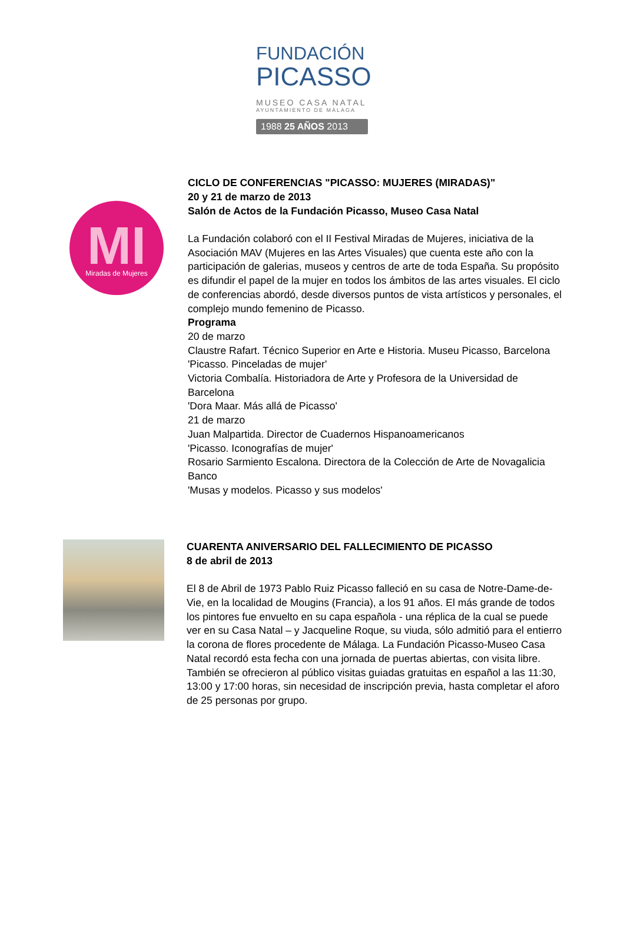FUNDACIÓN
PICASSO
MUSEO CASA NATAL
AYUNTAMIENTO DE MÁLAGA
1988 25 AÑOS 2013
MI
Miradas de Mujeres
CICLO DE CONFERENCIAS "PICASSO: MUJERES (MIRADAS)"
20 y 21 de marzo de 2013
Salón de Actos de la Fundación Picasso, Museo Casa Natal
La Fundación colaboró con el II Festival Miradas de Mujeres, iniciativa de la Asociación MAV (Mujeres en las Artes Visuales) que cuenta este año con la participación de galerias, museos y centros de arte de toda España. Su propósito es difundir el papel de la mujer en todos los ámbitos de las artes visuales. El ciclo de conferencias abordó, desde diversos puntos de vista artísticos y personales, el complejo mundo femenino de Picasso.
Programa
20 de marzo
Claustre Rafart. Técnico Superior en Arte e Historia. Museu Picasso, Barcelona
'Picasso. Pinceladas de mujer'
Victoria Combalía. Historiadora de Arte y Profesora de la Universidad de Barcelona
'Dora Maar. Más allá de Picasso'
21 de marzo
Juan Malpartida. Director de Cuadernos Hispanoamericanos
'Picasso. Iconografías de mujer'
Rosario Sarmiento Escalona. Directora de la Colección de Arte de Novagalicia Banco
'Musas y modelos. Picasso y sus modelos'
CUARENTA ANIVERSARIO DEL FALLECIMIENTO DE PICASSO
8 de abril de 2013
El 8 de Abril de 1973 Pablo Ruiz Picasso falleció en su casa de Notre-Dame-de-Vie, en la localidad de Mougins (Francia), a los 91 años. El más grande de todos los pintores fue envuelto en su capa española - una réplica de la cual se puede ver en su Casa Natal – y Jacqueline Roque, su viuda, sólo admitió para el entierro la corona de flores procedente de Málaga. La Fundación Picasso-Museo Casa Natal recordó esta fecha con una jornada de puertas abiertas, con visita libre. También se ofrecieron al público visitas guiadas gratuitas en español a las 11:30, 13:00 y 17:00 horas, sin necesidad de inscripción previa, hasta completar el aforo de 25 personas por grupo.